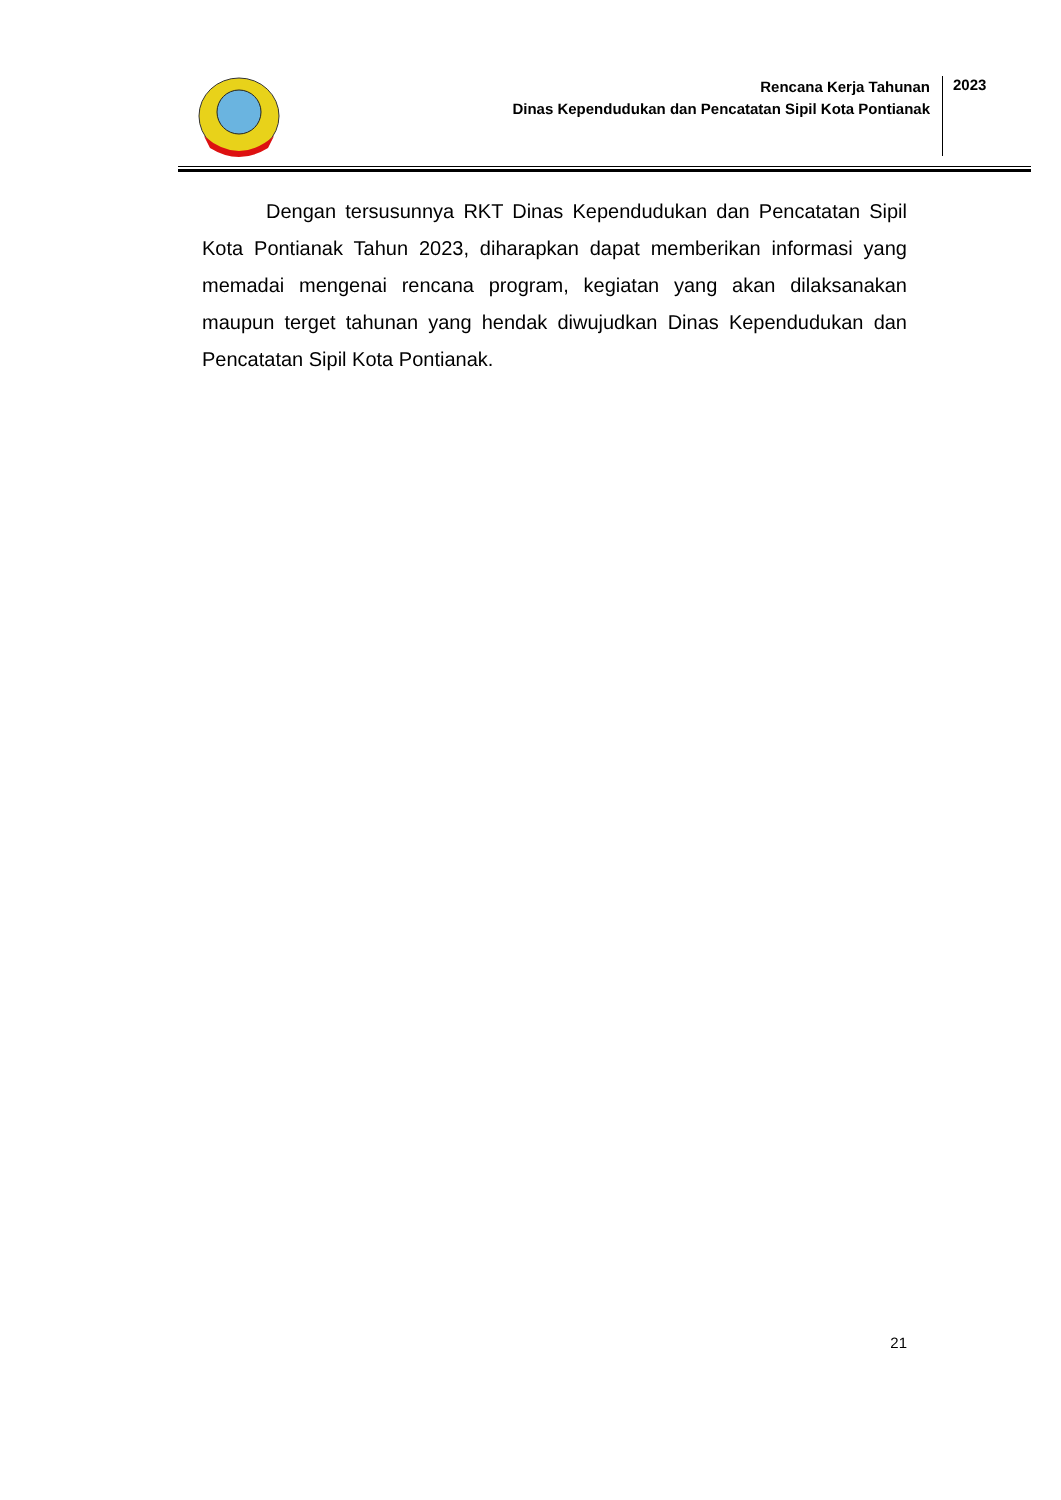Rencana Kerja Tahunan
Dinas Kependudukan dan Pencatatan Sipil Kota Pontianak
2023
Dengan tersusunnya RKT Dinas Kependudukan dan Pencatatan Sipil Kota Pontianak Tahun 2023, diharapkan dapat memberikan informasi yang memadai mengenai rencana program, kegiatan yang akan dilaksanakan maupun terget tahunan yang hendak diwujudkan Dinas Kependudukan dan Pencatatan Sipil Kota Pontianak.
21